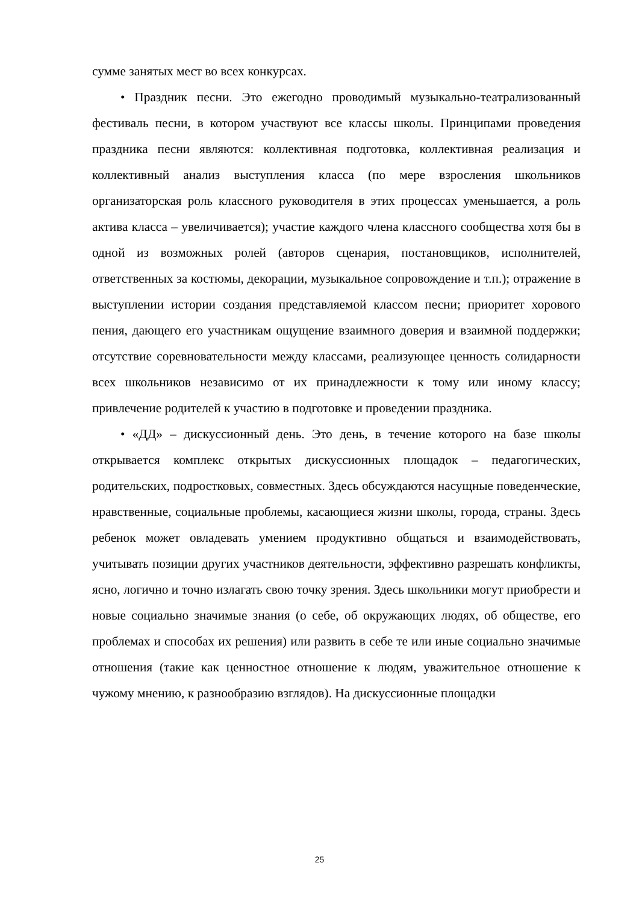сумме занятых мест во всех конкурсах.
• Праздник песни. Это ежегодно проводимый музыкально-театрализованный фестиваль песни, в котором участвуют все классы школы. Принципами проведения праздника песни являются: коллективная подготовка, коллективная реализация и коллективный анализ выступления класса (по мере взросления школьников организаторская роль классного руководителя в этих процессах уменьшается, а роль актива класса – увеличивается); участие каждого члена классного сообщества хотя бы в одной из возможных ролей (авторов сценария, постановщиков, исполнителей, ответственных за костюмы, декорации, музыкальное сопровождение и т.п.); отражение в выступлении истории создания представляемой классом песни; приоритет хорового пения, дающего его участникам ощущение взаимного доверия и взаимной поддержки; отсутствие соревновательности между классами, реализующее ценность солидарности всех школьников независимо от их принадлежности к тому или иному классу; привлечение родителей к участию в подготовке и проведении праздника.
• «ДД» – дискуссионный день. Это день, в течение которого на базе школы открывается комплекс открытых дискуссионных площадок – педагогических, родительских, подростковых, совместных. Здесь обсуждаются насущные поведенческие, нравственные, социальные проблемы, касающиеся жизни школы, города, страны. Здесь ребенок может овладевать умением продуктивно общаться и взаимодействовать, учитывать позиции других участников деятельности, эффективно разрешать конфликты, ясно, логично и точно излагать свою точку зрения. Здесь школьники могут приобрести и новые социально значимые знания (о себе, об окружающих людях, об обществе, его проблемах и способах их решения) или развить в себе те или иные социально значимые отношения (такие как ценностное отношение к людям, уважительное отношение к чужому мнению, к разнообразию взглядов). На дискуссионные площадки
25